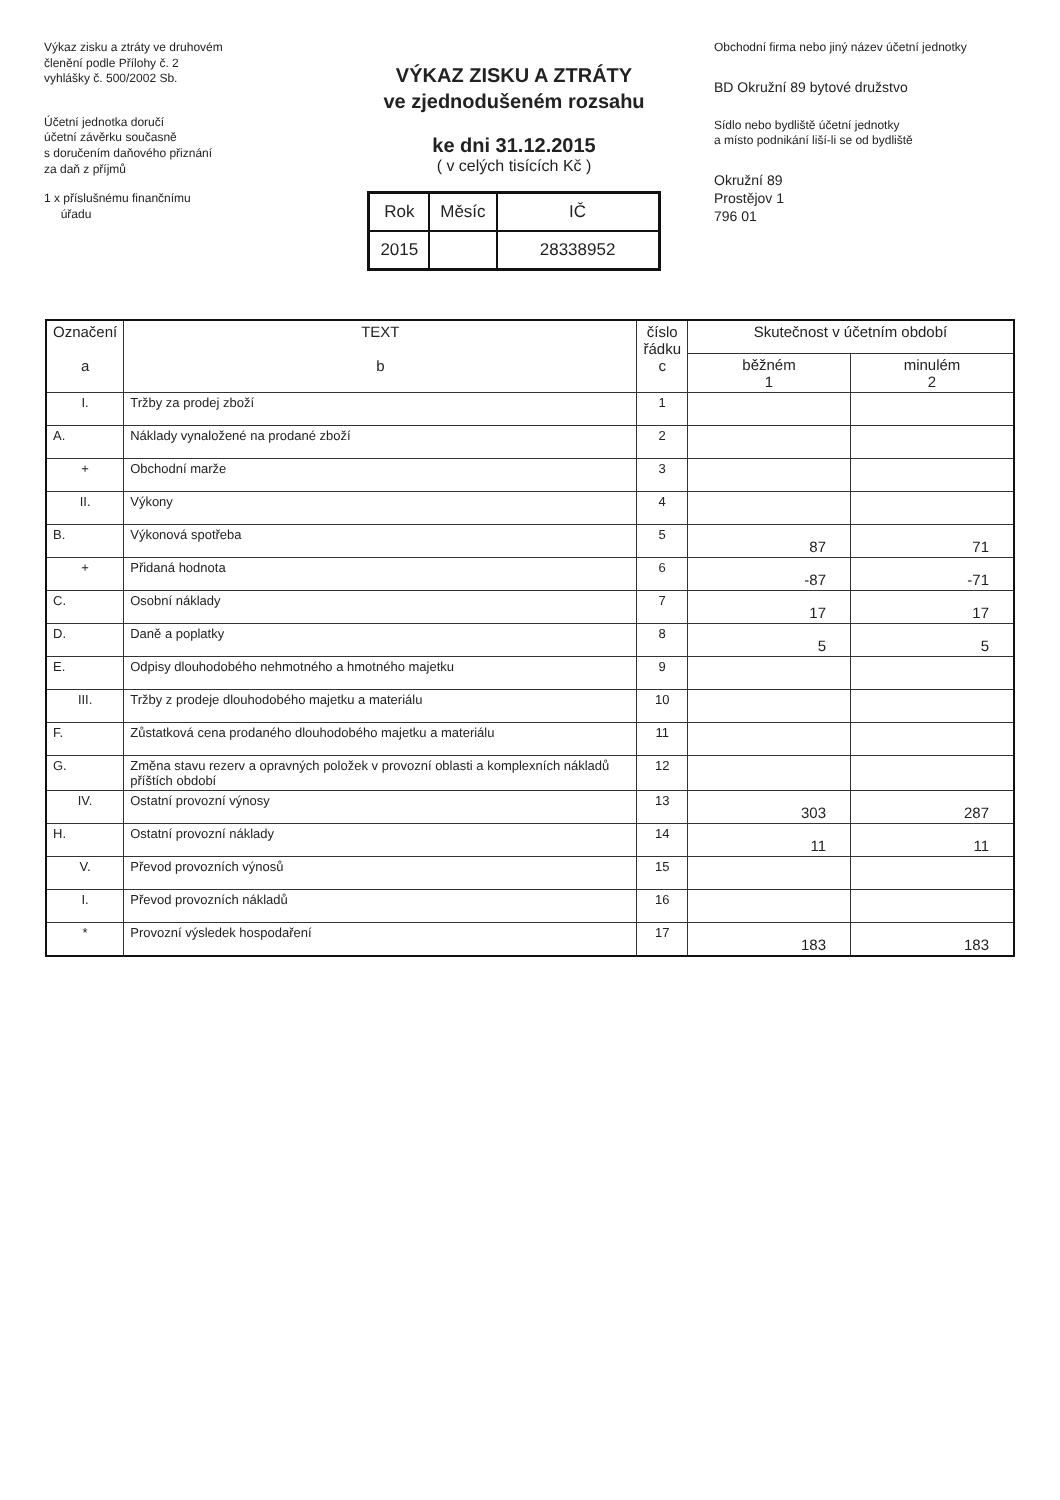Výkaz zisku a ztráty ve druhovém
členění podle Přílohy č. 2
vyhlášky č. 500/2002 Sb.
Účetní jednotka doručí
účetní závěrku současně
s doručením daňového přiznání
za daň z příjmů
1 x příslušnému finančnímu
úřadu
VÝKAZ ZISKU A ZTRÁTY
ve zjednodušeném rozsahu
ke dni 31.12.2015
( v celých tisících Kč )
| Rok | Měsíc | IČ |
| 2015 | | 28338952 |
Obchodní firma nebo jiný název účetní jednotky
BD Okružní 89 bytové družstvo
Sídlo nebo bydliště účetní jednotky
a místo podnikání liší-li se od bydliště
Okružní 89
Prostějov 1
796 01
| Označení a | TEXT b | číslo řádku c | Skutečnost v účetním období | |
| --- | --- | --- | --- | --- |
| | | | běžném 1 | minulém 2 |
| I. | Tržby za prodej zboží | 1 | | |
| A. | Náklady vynaložené na prodané zboží | 2 | | |
| + | Obchodní marže | 3 | | |
| II. | Výkony | 4 | | |
| B. | Výkonová spotřeba | 5 | 87 | 71 |
| + | Přidaná hodnota | 6 | -87 | -71 |
| C. | Osobní náklady | 7 | 17 | 17 |
| D. | Daně a poplatky | 8 | 5 | 5 |
| E. | Odpisy dlouhodobého nehmotného a hmotného majetku | 9 | | |
| III. | Tržby z prodeje dlouhodobého majetku a materiálu | 10 | | |
| F. | Zůstatková cena prodaného dlouhodobého majetku a materiálu | 11 | | |
| G. | Změna stavu rezerv a opravných položek v provozní oblasti a komplexních nákladů příštích období | 12 | | |
| IV. | Ostatní provozní výnosy | 13 | 303 | 287 |
| H. | Ostatní provozní náklady | 14 | 11 | 11 |
| V. | Převod provozních výnosů | 15 | | |
| I. | Převod provozních nákladů | 16 | | |
| * | Provozní výsledek hospodaření | 17 | 183 | 183 |